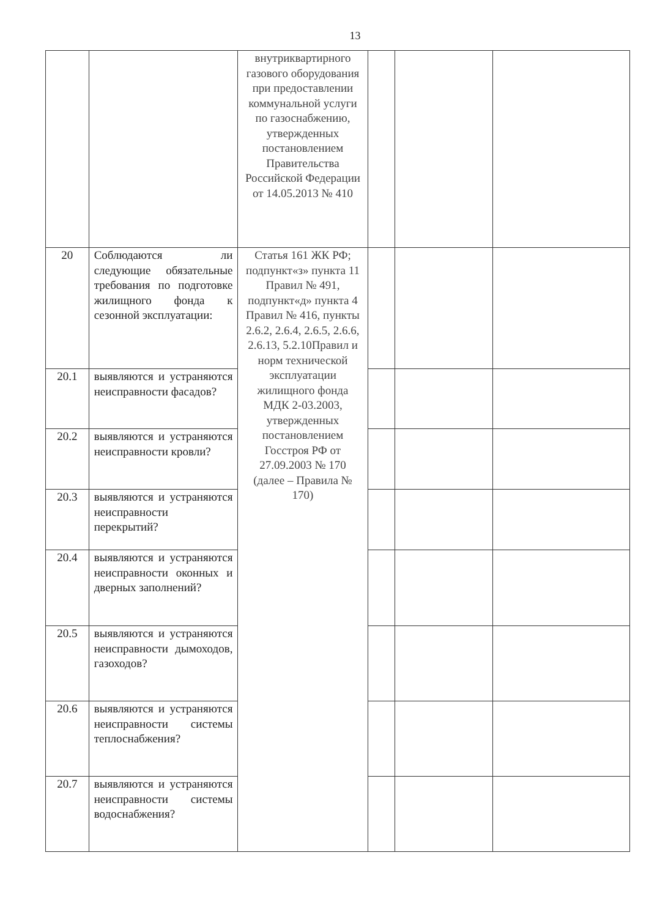13
| | | внутриквартирного газового оборудования при предоставлении коммунальной услуги по газоснабжению, утвержденных постановлением Правительства Российской Федерации от 14.05.2013 № 410 | | | |
| 20 | Соблюдаются ли следующие обязательные требования по подготовке жилищного фонда к сезонной эксплуатации: | Статья 161 ЖК РФ; подпункт«з» пункта 11 Правил № 491, подпункт«д» пункта 4 Правил № 416, пункты 2.6.2, 2.6.4, 2.6.5, 2.6.6, 2.6.13, 5.2.10Правил и норм технической эксплуатации жилищного фонда МДК 2-03.2003, утвержденных постановлением Госстроя РФ от 27.09.2003 № 170 (далее – Правила № 170) | | | |
| 20.1 | выявляются и устраняются неисправности фасадов? | | | | |
| 20.2 | выявляются и устраняются неисправности кровли? | | | | |
| 20.3 | выявляются и устраняются неисправности перекрытий? | | | | |
| 20.4 | выявляются и устраняются неисправности оконных и дверных заполнений? | | | | |
| 20.5 | выявляются и устраняются неисправности дымоходов, газоходов? | | | | |
| 20.6 | выявляются и устраняются неисправности системы теплоснабжения? | | | | |
| 20.7 | выявляются и устраняются неисправности системы водоснабжения? | | | | |